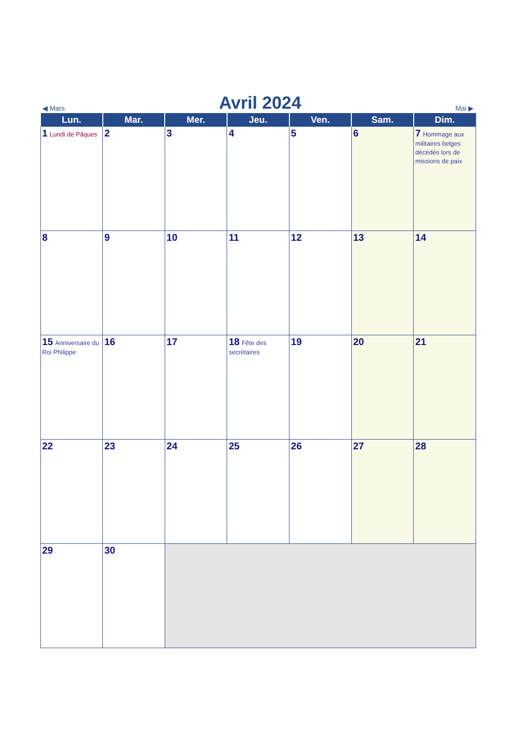◀ Mars Avril 2024 Mai ▶
| Lun. | Mar. | Mer. | Jeu. | Ven. | Sam. | Dim. |
| --- | --- | --- | --- | --- | --- | --- |
| 1 Lundi de Pâques | 2 | 3 | 4 | 5 | 6 | 7 Hommage aux militaires belges décédés lors de missions de paix |
| 8 | 9 | 10 | 11 | 12 | 13 | 14 |
| 15 Anniversaire du Roi Philippe | 16 | 17 | 18 Fête des secrétaires | 19 | 20 | 21 |
| 22 | 23 | 24 | 25 | 26 | 27 | 28 |
| 29 | 30 | | | | | |